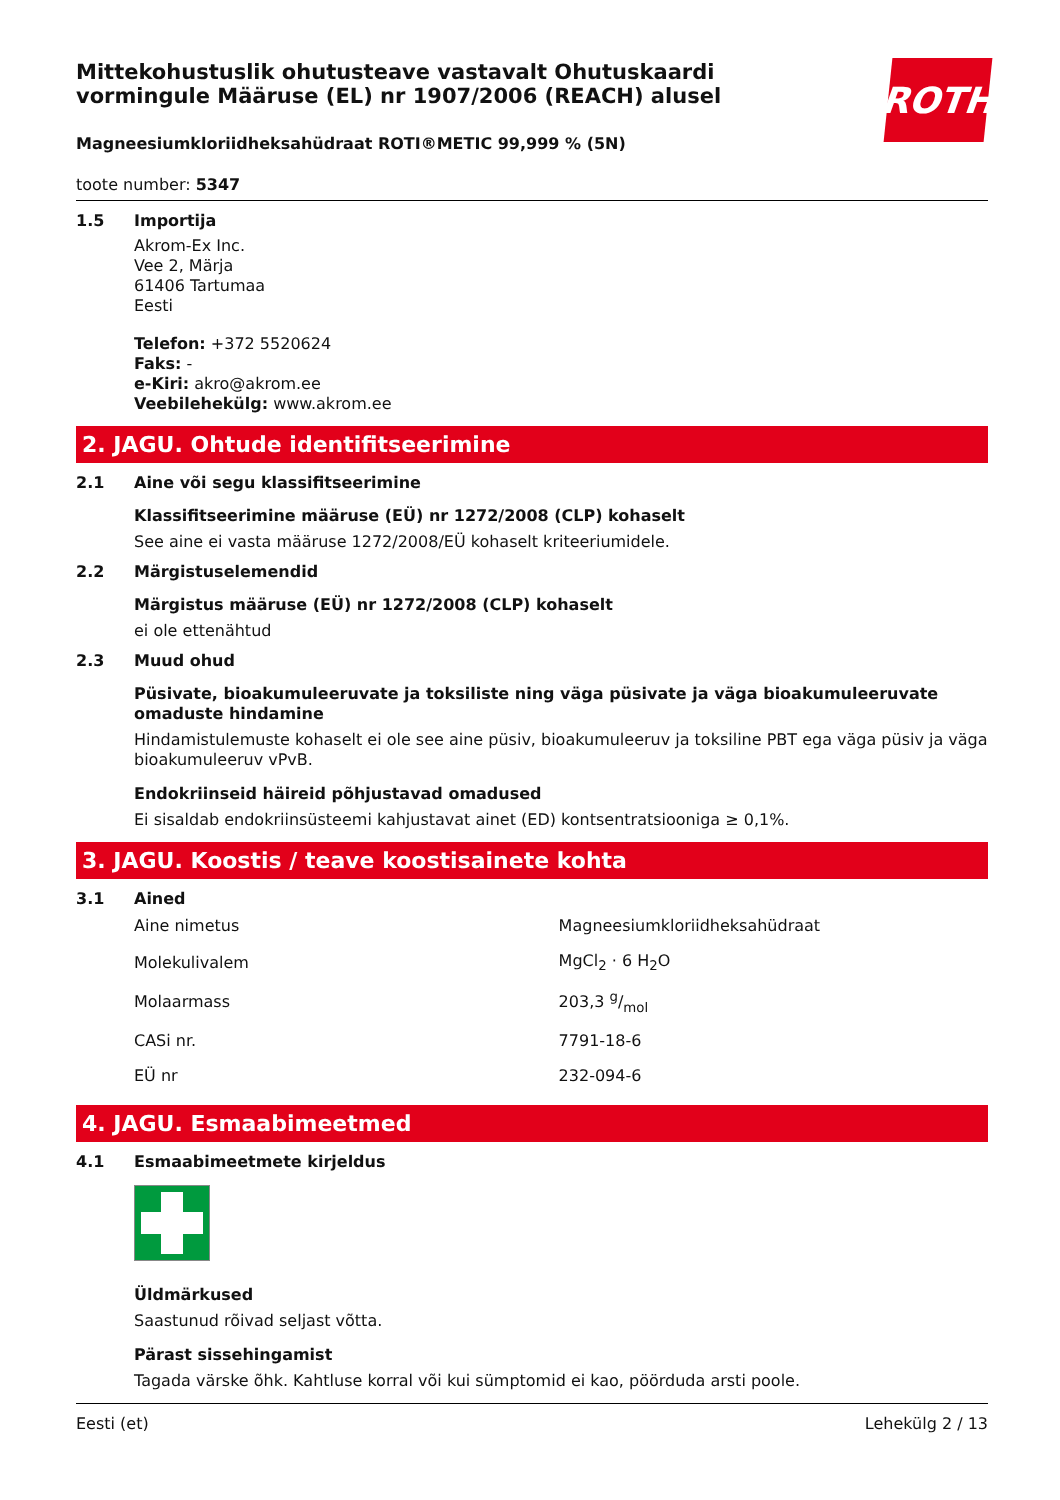ROTH
Mittekohustuslik ohutusteave vastavalt Ohutuskaardi vormingule Määruse (EL) nr 1907/2006 (REACH) alusel
Magneesiumkloriidheksahüdraat ROTI®METIC 99,999 % (5N)
toote number: 5347
1.5 Importija
Akrom-Ex Inc.
Vee 2, Märja
61406 Tartumaa
Eesti
Telefon: +372 5520624
Faks: -
e-Kiri: akro@akrom.ee
Veebilehekülg: www.akrom.ee
2. JAGU. Ohtude identifitseerimine
2.1 Aine või segu klassifitseerimine
Klassifitseerimine määruse (EÜ) nr 1272/2008 (CLP) kohaselt
See aine ei vasta määruse 1272/2008/EÜ kohaselt kriteeriumidele.
2.2 Märgistuselemendid
Märgistus määruse (EÜ) nr 1272/2008 (CLP) kohaselt
ei ole ettenähtud
2.3 Muud ohud
Püsivate, bioakumuleeruvate ja toksiliste ning väga püsivate ja väga bioakumuleeruvate omaduste hindamine
Hindamistulemuste kohaselt ei ole see aine püsiv, bioakumuleeruv ja toksiline PBT ega väga püsiv ja väga bioakumuleeruv vPvB.
Endokriinseid häireid põhjustavad omadused
Ei sisaldab endokriinsüsteemi kahjustavat ainet (ED) kontsentratsiooniga ≥ 0,1%.
3. JAGU. Koostis / teave koostisainete kohta
3.1 Ained
| Aine nimetus | Magneesiumkloriidheksahüdraat |
| Molekulivalem | MgCl<sub>2</sub> · 6 H<sub>2</sub>O |
| Molaarmass | 203,3 g/mol |
| CASi nr. | 7791-18-6 |
| EÜ nr | 232-094-6 |
4. JAGU. Esmaabimeetmed
4.1 Esmaabimeetmete kirjeldus
Üldmärkused
Saastunud rõivad seljast võtta.
Pärast sissehingamist
Tagada värske õhk. Kahtluse korral või kui sümptomid ei kao, pöörduda arsti poole.
Eesti (et) Lehekülg 2 / 13